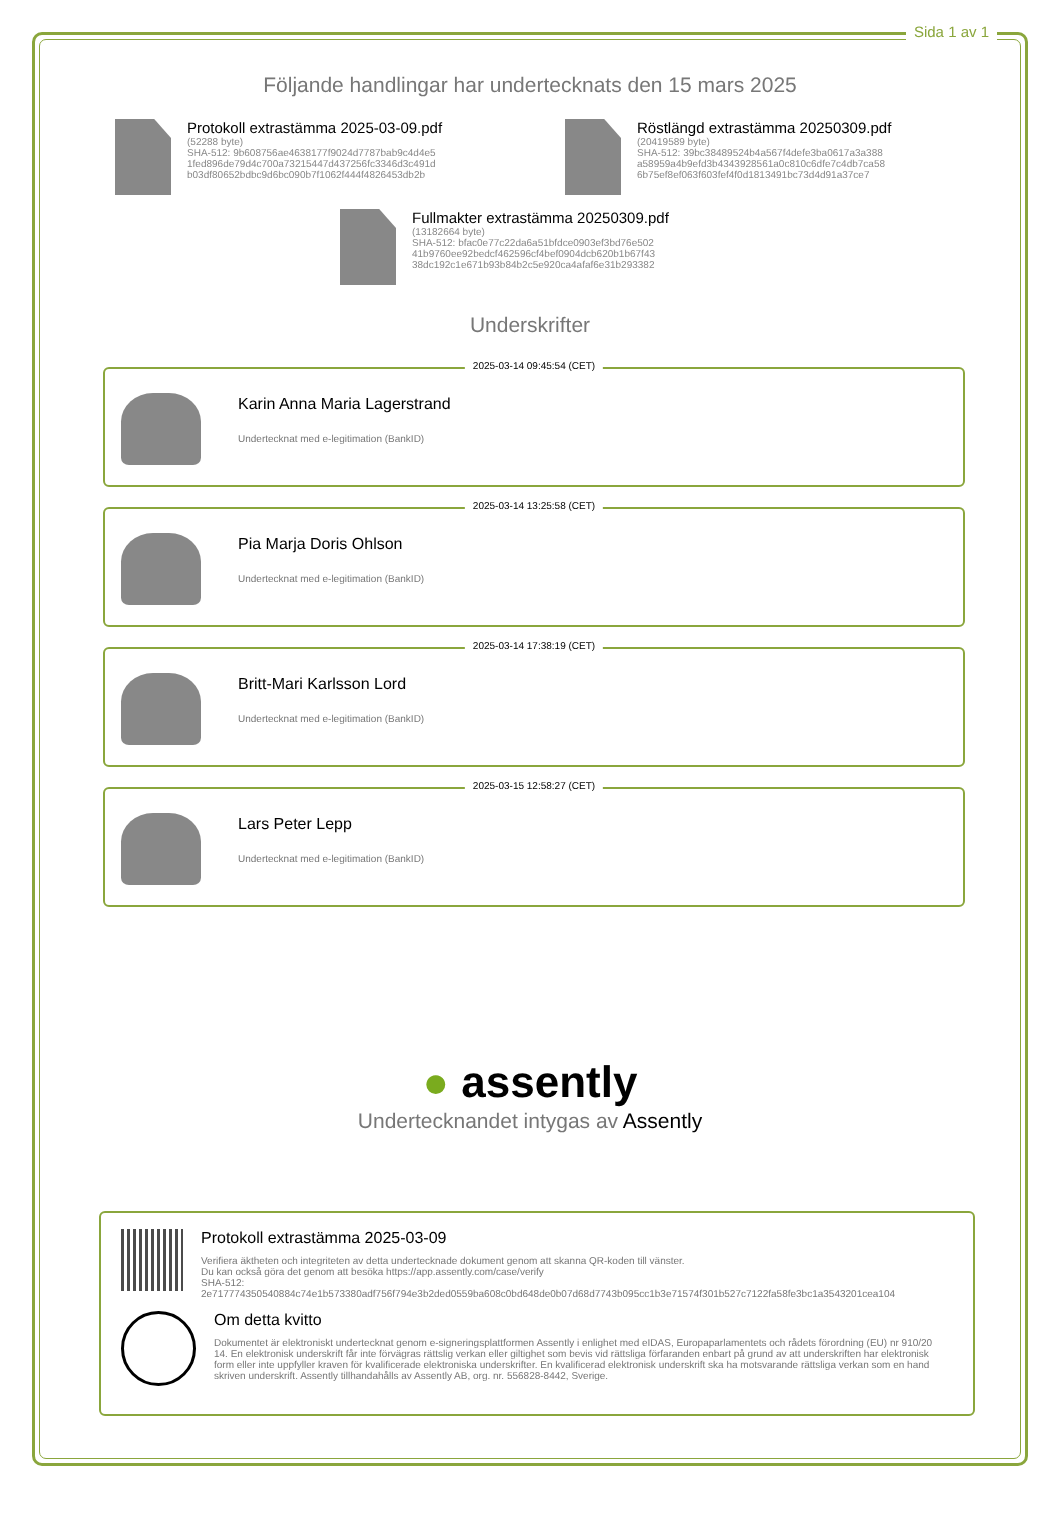Sida 1 av 1
Följande handlingar har undertecknats den 15 mars 2025
Protokoll extrastämma 2025-03-09.pdf
(52288 byte)
SHA-512: 9b608756ae4638177f9024d7787bab9c4d4e5
1fed896de79d4c700a73215447d437256fc3346d3c491d
b03df80652bdbc9d6bc090b7f1062f444f4826453db2b
Röstlängd extrastämma 20250309.pdf
(20419589 byte)
SHA-512: 39bc38489524b4a567f4defe3ba0617a3a388
a58959a4b9efd3b4343928561a0c810c6dfe7c4db7ca58
6b75ef8ef063f603fef4f0d1813491bc73d4d91a37ce7
Fullmakter extrastämma 20250309.pdf
(13182664 byte)
SHA-512: bfac0e77c22da6a51bfdce0903ef3bd76e502
41b9760ee92bedcf462596cf4bef0904dcb620b1b67f43
38dc192c1e671b93b84b2c5e920ca4afaf6e31b293382
Underskrifter
2025-03-14 09:45:54 (CET)
Karin Anna Maria Lagerstrand
Undertecknat med e-legitimation (BankID)
2025-03-14 13:25:58 (CET)
Pia Marja Doris Ohlson
Undertecknat med e-legitimation (BankID)
2025-03-14 17:38:19 (CET)
Britt-Mari Karlsson Lord
Undertecknat med e-legitimation (BankID)
2025-03-15 12:58:27 (CET)
Lars Peter Lepp
Undertecknat med e-legitimation (BankID)
● assently
Undertecknandet intygas av Assently
Protokoll extrastämma 2025-03-09
Verifiera äktheten och integriteten av detta undertecknade dokument genom att skanna QR-koden till vänster.
Du kan också göra det genom att besöka https://app.assently.com/case/verify
SHA-512:
2e717774350540884c74e1b573380adf756f794e3b2ded0559ba608c0bd648de0b07d68d7743b095cc1b3e71574f301b527c7122fa58fe3bc1a3543201cea104
Om detta kvitto
Dokumentet är elektroniskt undertecknat genom e-signeringsplattformen Assently i enlighet med eIDAS, Europaparlamentets och rådets förordning (EU) nr 910/2014. En elektronisk underskrift får inte förvägras rättslig verkan eller giltighet som bevis vid rättsliga förfaranden enbart på grund av att underskriften har elektronisk form eller inte uppfyller kraven för kvalificerade elektroniska underskrifter. En kvalificerad elektronisk underskrift ska ha motsvarande rättsliga verkan som en handskriven underskrift. Assently tillhandahålls av Assently AB, org. nr. 556828-8442, Sverige.